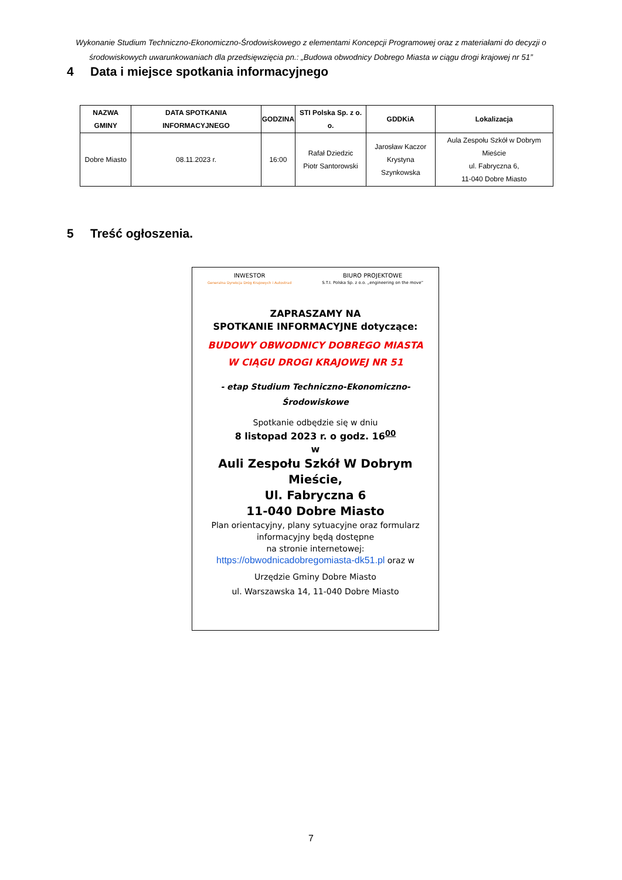Wykonanie Studium Techniczno-Ekonomiczno-Środowiskowego z elementami Koncepcji Programowej oraz z materiałami do decyzji o środowiskowych uwarunkowaniach dla przedsięwzięcia pn.: „Budowa obwodnicy Dobrego Miasta w ciągu drogi krajowej nr 51”
4 Data i miejsce spotkania informacyjnego
| NAZWA GMINY | DATA SPOTKANIA INFORMACYJNEGO | GODZINA | STI Polska Sp. z o. o. | GDDKiA | Lokalizacja |
| --- | --- | --- | --- | --- | --- |
| Dobre Miasto | 08.11.2023 r. | 16:00 | Rafał Dziedzic Piotr Santorowski | Jarosław Kaczor Krystyna Szynkowska | Aula Zespołu Szkół w Dobrym Mieście ul. Fabryczna 6, 11-040 Dobre Miasto |
5 Treść ogłoszenia.
INWESTOR
Generalna Dyrekcja Dróg Krajowych i Autostrad
BIURO PROJEKTOWE
S.T.I. Polska Sp. z o.o. „engineering on the move”
ZAPRASZAMY NA
SPOTKANIE INFORMACYJNE dotyczące:
BUDOWY OBWODNICY DOBREGO MIASTA
W CIĄGU DROGI KRAJOWEJ NR 51
- etap Studium Techniczno-Ekonomiczno-Środowiskowe
Spotkanie odbędzie się w dniu
8 listopad 2023 r. o godz. 16<sup>00</sup>
w
Auli Zespołu Szkół W Dobrym Mieście,
Ul. Fabryczna 6
11-040 Dobre Miasto
Plan orientacyjny, plany sytuacyjne oraz formularz informacyjny będą dostępne
na stronie internetowej:
https://obwodnicadobregomiasta-dk51.pl oraz w
Urzędzie Gminy Dobre Miasto
ul. Warszawska 14, 11-040 Dobre Miasto
7